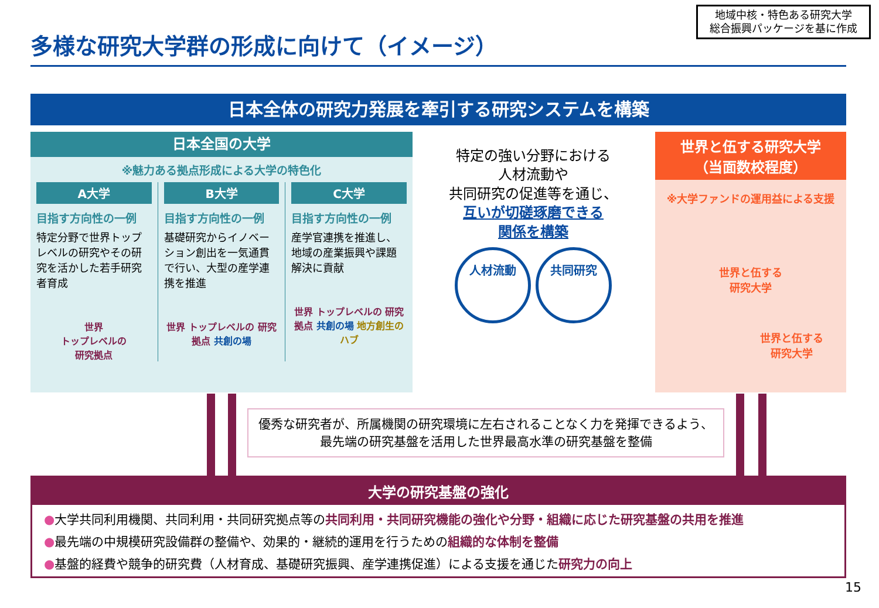多様な研究大学群の形成に向けて（イメージ）
地域中核・特色ある研究大学
総合振興パッケージを基に作成
日本全体の研究力発展を牽引する研究システムを構築
日本全国の大学
※魅力ある拠点形成による大学の特色化
A大学
目指す方向性の一例
特定分野で世界トップレベルの研究やその研究を活かした若手研究者育成
世界
トップレベルの
研究拠点
B大学
目指す方向性の一例
基礎研究からイノベーション創出を一気通貫で行い、大型の産学連携を推進
世界 トップレベルの 研究拠点 共創の場
C大学
目指す方向性の一例
産学官連携を推進し、地域の産業振興や課題解決に貢献
世界 トップレベルの 研究拠点 共創の場 地方創生のハブ
特定の強い分野における
人材流動や
共同研究の促進等を通じ、
互いが切磋琢磨できる
関係を構築
人材流動 共同研究
世界と伍する研究大学
（当面数校程度）
※大学ファンドの運用益による支援
世界と伍する
研究大学
世界と伍する
研究大学
優秀な研究者が、所属機関の研究環境に左右されることなく力を発揮できるよう、
最先端の研究基盤を活用した世界最高水準の研究基盤を整備
大学の研究基盤の強化
●大学共同利用機関、共同利用・共同研究拠点等の共同利用・共同研究機能の強化や分野・組織に応じた研究基盤の共用を推進
●最先端の中規模研究設備群の整備や、効果的・継続的運用を行うための組織的な体制を整備
●基盤的経費や競争的研究費（人材育成、基礎研究振興、産学連携促進）による支援を通じた研究力の向上
15